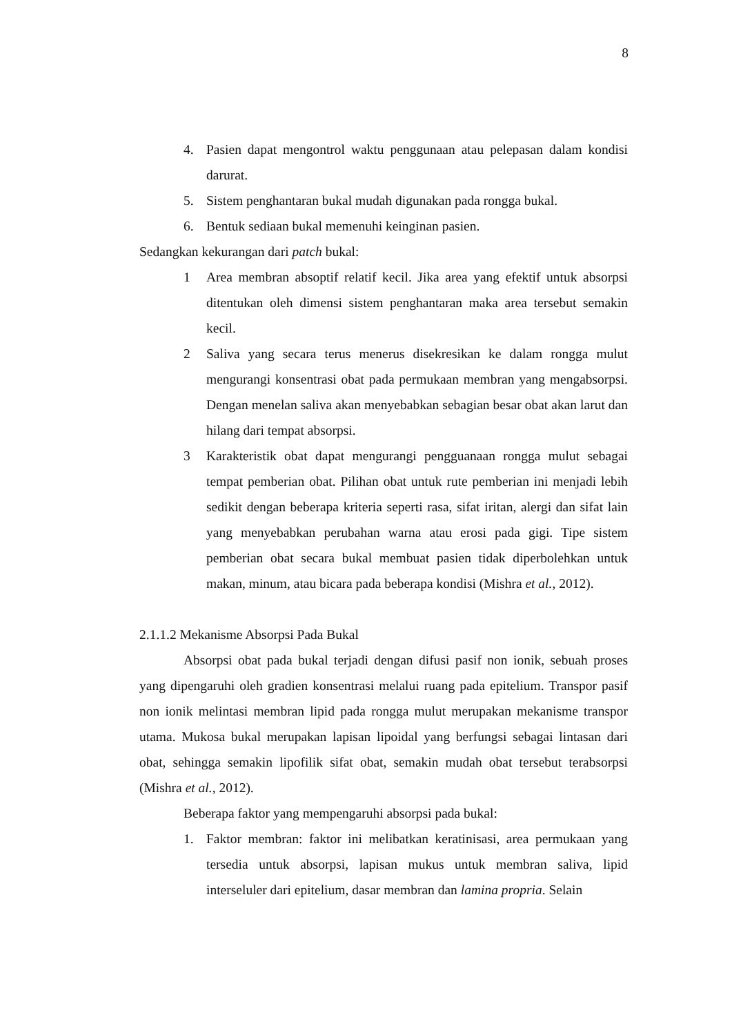8
4. Pasien dapat mengontrol waktu penggunaan atau pelepasan dalam kondisi darurat.
5. Sistem penghantaran bukal mudah digunakan pada rongga bukal.
6. Bentuk sediaan bukal memenuhi keinginan pasien.
Sedangkan kekurangan dari patch bukal:
1 Area membran absoptif relatif kecil. Jika area yang efektif untuk absorpsi ditentukan oleh dimensi sistem penghantaran maka area tersebut semakin kecil.
2 Saliva yang secara terus menerus disekresikan ke dalam rongga mulut mengurangi konsentrasi obat pada permukaan membran yang mengabsorpsi. Dengan menelan saliva akan menyebabkan sebagian besar obat akan larut dan hilang dari tempat absorpsi.
3 Karakteristik obat dapat mengurangi pengguanaan rongga mulut sebagai tempat pemberian obat. Pilihan obat untuk rute pemberian ini menjadi lebih sedikit dengan beberapa kriteria seperti rasa, sifat iritan, alergi dan sifat lain yang menyebabkan perubahan warna atau erosi pada gigi. Tipe sistem pemberian obat secara bukal membuat pasien tidak diperbolehkan untuk makan, minum, atau bicara pada beberapa kondisi (Mishra et al., 2012).
2.1.1.2 Mekanisme Absorpsi Pada Bukal
Absorpsi obat pada bukal terjadi dengan difusi pasif non ionik, sebuah proses yang dipengaruhi oleh gradien konsentrasi melalui ruang pada epitelium. Transpor pasif non ionik melintasi membran lipid pada rongga mulut merupakan mekanisme transpor utama. Mukosa bukal merupakan lapisan lipoidal yang berfungsi sebagai lintasan dari obat, sehingga semakin lipofilik sifat obat, semakin mudah obat tersebut terabsorpsi (Mishra et al., 2012).
Beberapa faktor yang mempengaruhi absorpsi pada bukal:
1. Faktor membran: faktor ini melibatkan keratinisasi, area permukaan yang tersedia untuk absorpsi, lapisan mukus untuk membran saliva, lipid interseluler dari epitelium, dasar membran dan lamina propria. Selain